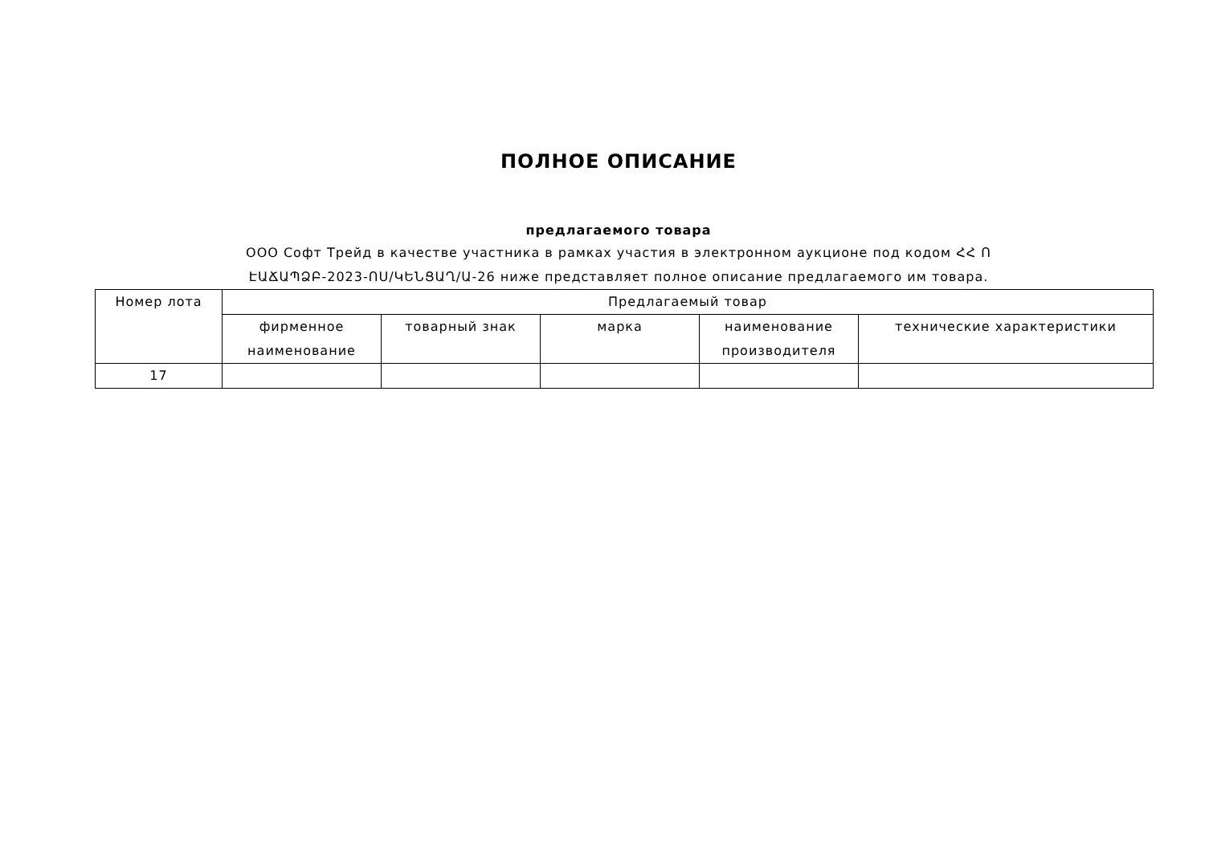ПОЛНОЕ ОПИСАНИЕ
предлагаемого товара
ООО Софт Трейд в качестве участника в рамках участия в электронном аукционе под кодом ՀՀ Ո
ԷԱՃԱՊՁԲ-2023-ՈՍ/ԿԵՆՑԱՂ/Ա-26 ниже представляет полное описание предлагаемого им товара.
| Номер лота | Предлагаемый товар | | | | |
| --- | --- | --- | --- | --- | --- |
| | фирменное наименование | товарный знак | марка | наименование производителя | технические характеристики |
| 17 | | | | | |